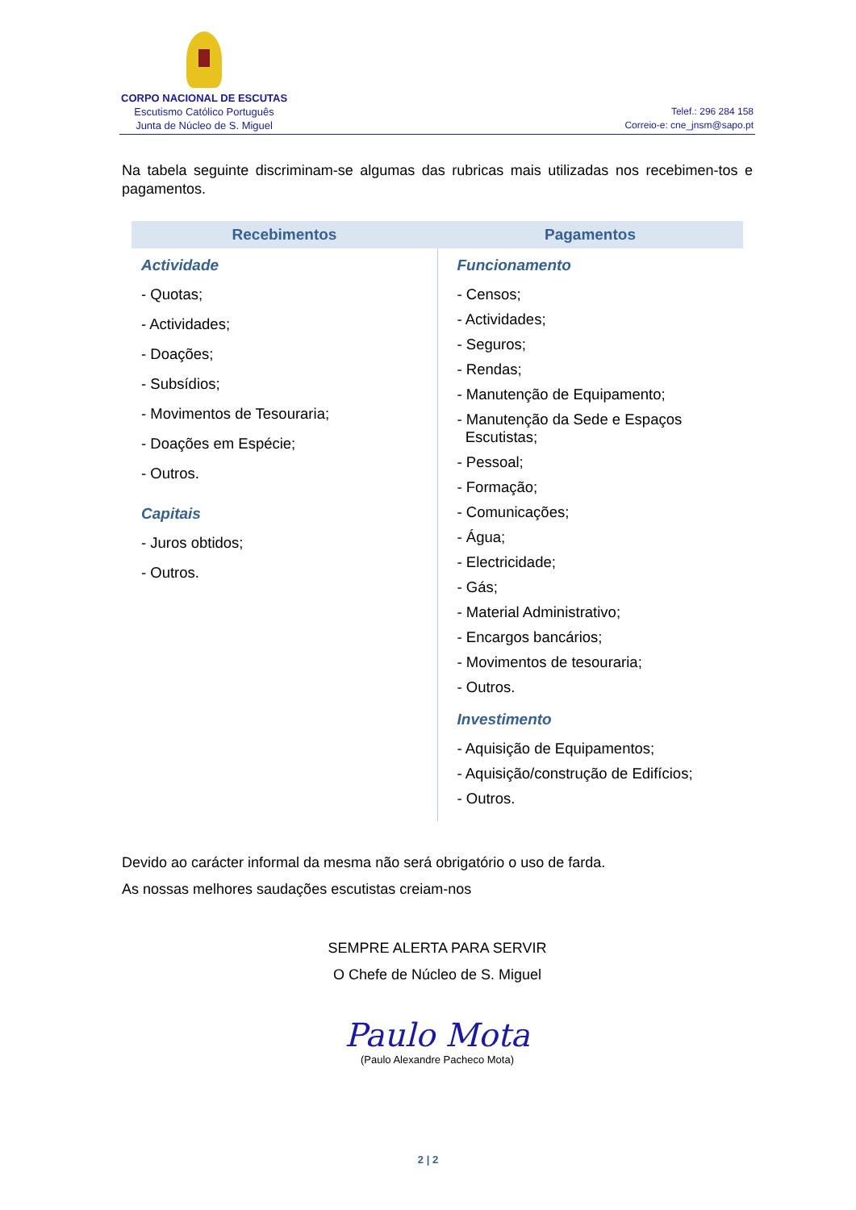CORPO NACIONAL DE ESCUTAS
Escutismo Católico Português
Junta de Núcleo de S. Miguel
Telef.: 296 284 158
Correio-e: cne_jnsm@sapo.pt
Na tabela seguinte discriminam-se algumas das rubricas mais utilizadas nos recebimen-tos e pagamentos.
| Recebimentos | Pagamentos |
| --- | --- |
| Actividade - Quotas; - Actividades; - Doações; - Subsídios; - Movimentos de Tesouraria; - Doações em Espécie; - Outros. Capitais - Juros obtidos; - Outros. | Funcionamento - Censos; - Actividades; - Seguros; - Rendas; - Manutenção de Equipamento; - Manutenção da Sede e Espaços Escutistas; - Pessoal; - Formação; - Comunicações; - Água; - Electricidade; - Gás; - Material Administrativo; - Encargos bancários; - Movimentos de tesouraria; - Outros. Investimento - Aquisição de Equipamentos; - Aquisição/construção de Edifícios; - Outros. |
Devido ao carácter informal da mesma não será obrigatório o uso de farda.
As nossas melhores saudações escutistas creiam-nos
SEMPRE ALERTA PARA SERVIR
O Chefe de Núcleo de S. Miguel
Paulo Mota
(Paulo Alexandre Pacheco Mota)
2 | 2